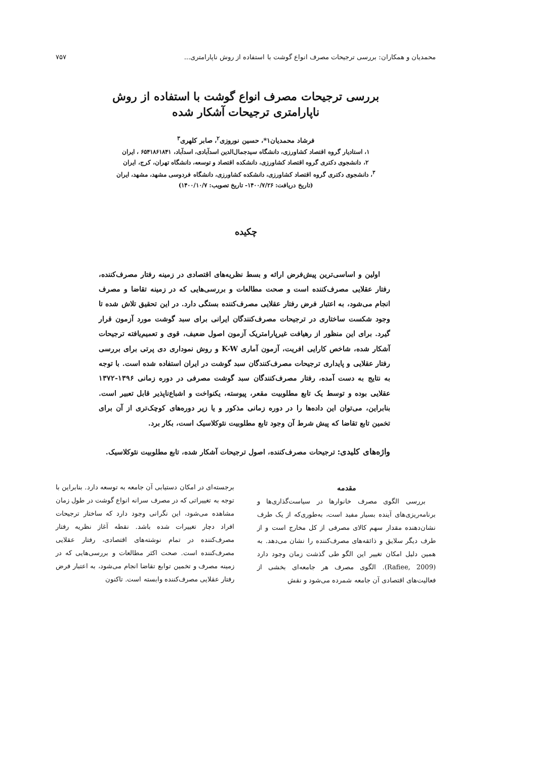محمدیان و همکاران: بررسی ترجیحات مصرف انواع گوشت با استفاده از روش ناپارامتری... ۷۵۷
بررسی ترجیحات مصرف انواع گوشت با استفاده از روش
ناپارامتری ترجیحات آشکار شده
فرشاد محمدیان۱*، حسین نوروزی<sup>۲</sup>، صابر کلهری<sup>۳</sup>
۱، استادیار گروه اقتصاد کشاورزی، دانشگاه سیدجمال‌الدین اسدآبادی، اسدآباد، ۶۵۴۱۸۶۱۸۴۱ ، ایران
۲، دانشجوی دکتری گروه اقتصاد کشاورزی، دانشکده اقتصاد و توسعه، دانشگاه تهران، کرج، ایران
<sup>۳</sup>، دانشجوی دکتری گروه اقتصاد کشاورزی، دانشکده کشاورزی، دانشگاه فردوسی مشهد، مشهد، ایران
(تاریخ دریافت: ۱۴۰۰/۷/۲۶- تاریخ تصویب: ۱۴۰۰/۱۰/۷)
چکیده
اولین و اساسی‌ترین پیش‌فرض ارائه و بسط نظریه‌های اقتصادی در زمینه رفتار مصرف‌کننده، رفتار عقلایی مصرف‌کننده است و صحت مطالعات و بررسی‌هایی که در زمینه تقاضا و مصرف انجام می‌شود، به اعتبار فرض رفتار عقلایی مصرف‌کننده بستگی دارد. در این تحقیق تلاش شده تا وجود شکست ساختاری در ترجیحات مصرف‌کنندگان ایرانی برای سبد گوشت مورد آزمون قرار گیرد. برای این منظور از رهیافت غیرپارامتریک آزمون اصول ضعیف، قوی و تعمیم‌یافته ترجیحات آشکار شده، شاخص کارایی افریت، آزمون آماری K-W و روش نموداری دی پرتی برای بررسی رفتار عقلایی و پایداری ترجیحات مصرف‌کنندگان سبد گوشت در ایران استفاده شده است. با توجه به نتایج به دست آمده، رفتار مصرف‌کنندگان سبد گوشت مصرفی در دوره زمانی ۱۳۹۶-۱۳۷۲ عقلایی بوده و توسط یک تابع مطلوبیت مقعر، پیوسته، یکنواخت و اشباع‌ناپذیر قابل تعبیر است. بنابراین، می‌توان این داده‌ها را در دوره زمانی مذکور و یا زیر دوره‌های کوچک‌تری از آن برای تخمین تابع تقاضا که پیش شرط آن وجود تابع مطلوبیت نئوکلاسیک است، بکار برد.
واژه‌های کلیدی: ترجیحات مصرف‌کننده، اصول ترجیحات آشکار شده، تابع مطلوبیت نئوکلاسیک.
مقدمه
بررسی الگوی مصرف خانوارها در سیاست‌گذاری‌ها و برنامه‌ریزی‌های آینده بسیار مفید است، به‌طوری‌که از یک طرف نشان‌دهنده مقدار سهم کالای مصرفی از کل مخارج است و از طرف دیگر سلایق و ذائقه‌های مصرف‌کننده را نشان می‌دهد. به همین دلیل امکان تغییر این الگو طی گذشت زمان وجود دارد (Rafiee, 2009). الگوی مصرف هر جامعه‌ای بخشی از فعالیت‌های اقتصادی آن جامعه شمرده می‌شود و نقش
برجسته‌ای در امکان دستیابی آن جامعه به توسعه دارد. بنابراین با توجه به تغییراتی که در مصرف سرانه انواع گوشت در طول زمان مشاهده می‌شود، این نگرانی وجود دارد که ساختار ترجیحات افراد دچار تغییرات شده باشد. نقطه آغاز نظریه رفتار مصرف‌کننده در تمام نوشته‌های اقتصادی، رفتار عقلایی مصرف‌کننده است. صحت اکثر مطالعات و بررسی‌هایی که در زمینه مصرف و تخمین توابع تقاضا انجام می‌شود، به اعتبار فرض رفتار عقلایی مصرف‌کننده وابسته است. تاکنون